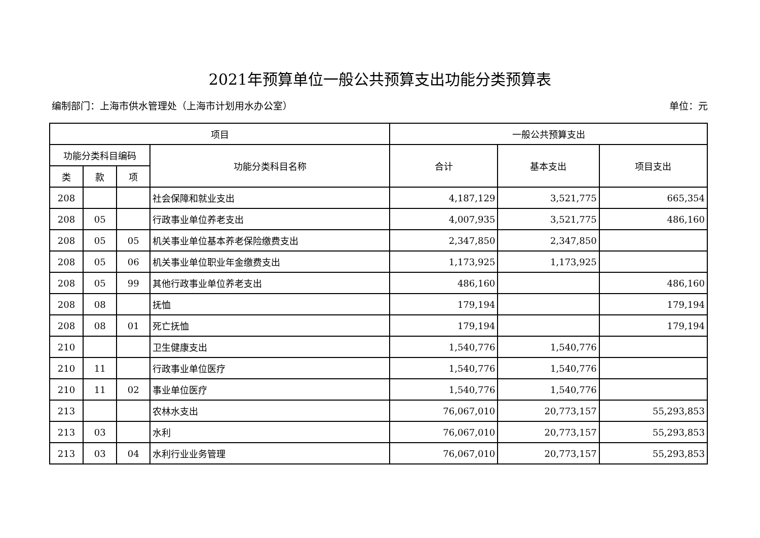2021年预算单位一般公共预算支出功能分类预算表
编制部门：上海市供水管理处（上海市计划用水办公室） 单位：元
| 项目 | | | | 一般公共预算支出 | | |
| --- | --- | --- | --- | --- | --- | --- |
| 功能分类科目编码 | | | 功能分类科目名称 | 合计 | 基本支出 | 项目支出 |
| 类 | 款 | 项 | | | | |
| 208 | | | 社会保障和就业支出 | 4,187,129 | 3,521,775 | 665,354 |
| 208 | 05 | | 行政事业单位养老支出 | 4,007,935 | 3,521,775 | 486,160 |
| 208 | 05 | 05 | 机关事业单位基本养老保险缴费支出 | 2,347,850 | 2,347,850 | |
| 208 | 05 | 06 | 机关事业单位职业年金缴费支出 | 1,173,925 | 1,173,925 | |
| 208 | 05 | 99 | 其他行政事业单位养老支出 | 486,160 | | 486,160 |
| 208 | 08 | | 抚恤 | 179,194 | | 179,194 |
| 208 | 08 | 01 | 死亡抚恤 | 179,194 | | 179,194 |
| 210 | | | 卫生健康支出 | 1,540,776 | 1,540,776 | |
| 210 | 11 | | 行政事业单位医疗 | 1,540,776 | 1,540,776 | |
| 210 | 11 | 02 | 事业单位医疗 | 1,540,776 | 1,540,776 | |
| 213 | | | 农林水支出 | 76,067,010 | 20,773,157 | 55,293,853 |
| 213 | 03 | | 水利 | 76,067,010 | 20,773,157 | 55,293,853 |
| 213 | 03 | 04 | 水利行业业务管理 | 76,067,010 | 20,773,157 | 55,293,853 |